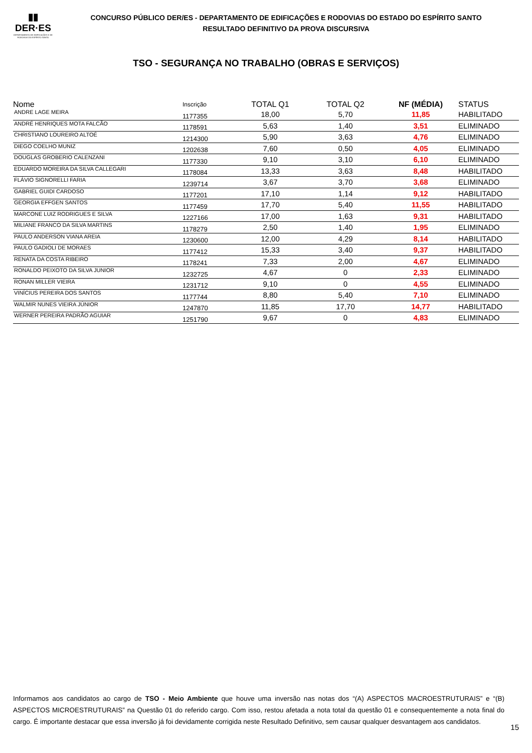▮▮
DER·ES
DEPARTAMENTO DE EDIFICAÇÕES E DE RODOVIAS DO ESPÍRITO SANTO
CONCURSO PÚBLICO DER/ES - DEPARTAMENTO DE EDIFICAÇÕES E RODOVIAS DO ESTADO DO ESPÍRITO SANTO
RESULTADO DEFINITIVO DA PROVA DISCURSIVA
TSO - SEGURANÇA NO TRABALHO (OBRAS E SERVIÇOS)
| Nome | Inscrição | TOTAL Q1 | TOTAL Q2 | NF (MÉDIA) | STATUS |
| --- | --- | --- | --- | --- | --- |
| ANDRE LAGE MEIRA | 1177355 | 18,00 | 5,70 | 11,85 | HABILITADO |
| ANDRÉ HENRIQUES MOTA FALCÃO | 1178591 | 5,63 | 1,40 | 3,51 | ELIMINADO |
| CHRISTIANO LOUREIRO ALTOÉ | 1214300 | 5,90 | 3,63 | 4,76 | ELIMINADO |
| DIEGO COELHO MUNIZ | 1202638 | 7,60 | 0,50 | 4,05 | ELIMINADO |
| DOUGLAS GROBERIO CALENZANI | 1177330 | 9,10 | 3,10 | 6,10 | ELIMINADO |
| EDUARDO MOREIRA DA SILVA CALLEGARI | 1178084 | 13,33 | 3,63 | 8,48 | HABILITADO |
| FLÁVIO SIGNORELLI FARIA | 1239714 | 3,67 | 3,70 | 3,68 | ELIMINADO |
| GABRIEL GUIDI CARDOSO | 1177201 | 17,10 | 1,14 | 9,12 | HABILITADO |
| GEORGIA EFFGEN SANTOS | 1177459 | 17,70 | 5,40 | 11,55 | HABILITADO |
| MARCONE LUIZ RODRIGUES E SILVA | 1227166 | 17,00 | 1,63 | 9,31 | HABILITADO |
| MILIANE FRANCO DA SILVA MARTINS | 1178279 | 2,50 | 1,40 | 1,95 | ELIMINADO |
| PAULO ANDERSON VIANA AREIA | 1230600 | 12,00 | 4,29 | 8,14 | HABILITADO |
| PAULO GADIOLI DE MORAES | 1177412 | 15,33 | 3,40 | 9,37 | HABILITADO |
| RENATA DA COSTA RIBEIRO | 1178241 | 7,33 | 2,00 | 4,67 | ELIMINADO |
| RONALDO PEIXOTO DA SILVA JUNIOR | 1232725 | 4,67 | 0 | 2,33 | ELIMINADO |
| RONAN MILLER VIEIRA | 1231712 | 9,10 | 0 | 4,55 | ELIMINADO |
| VINÍCIUS PEREIRA DOS SANTOS | 1177744 | 8,80 | 5,40 | 7,10 | ELIMINADO |
| WALMIR NUNES VIEIRA JÚNIOR | 1247870 | 11,85 | 17,70 | 14,77 | HABILITADO |
| WERNER PEREIRA PADRÃO AGUIAR | 1251790 | 9,67 | 0 | 4,83 | ELIMINADO |
Informamos aos candidatos ao cargo de TSO - Meio Ambiente que houve uma inversão nas notas dos “(A) ASPECTOS MACROESTRUTURAIS” e “(B) ASPECTOS MICROESTRUTURAIS” na Questão 01 do referido cargo. Com isso, restou afetada a nota total da questão 01 e consequentemente a nota final do cargo. É importante destacar que essa inversão já foi devidamente corrigida neste Resultado Definitivo, sem causar qualquer desvantagem aos candidatos.
15